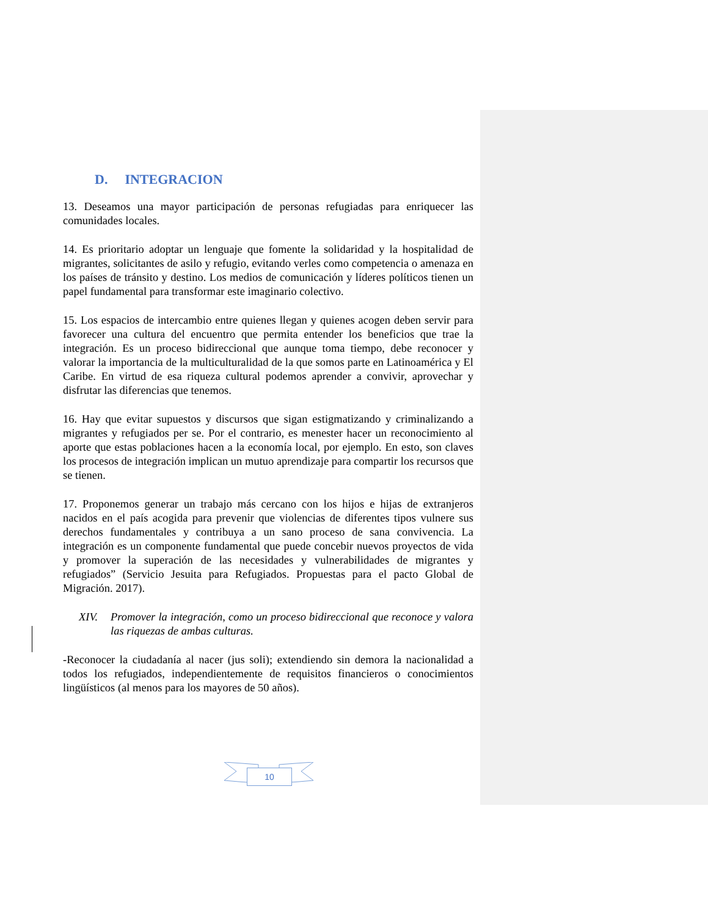D. INTEGRACION
13. Deseamos una mayor participación de personas refugiadas para enriquecer las comunidades locales.
14. Es prioritario adoptar un lenguaje que fomente la solidaridad y la hospitalidad de migrantes, solicitantes de asilo y refugio, evitando verles como competencia o amenaza en los países de tránsito y destino. Los medios de comunicación y líderes políticos tienen un papel fundamental para transformar este imaginario colectivo.
15. Los espacios de intercambio entre quienes llegan y quienes acogen deben servir para favorecer una cultura del encuentro que permita entender los beneficios que trae la integración. Es un proceso bidireccional que aunque toma tiempo, debe reconocer y valorar la importancia de la multiculturalidad de la que somos parte en Latinoamérica y El Caribe. En virtud de esa riqueza cultural podemos aprender a convivir, aprovechar y disfrutar las diferencias que tenemos.
16. Hay que evitar supuestos y discursos que sigan estigmatizando y criminalizando a migrantes y refugiados per se. Por el contrario, es menester hacer un reconocimiento al aporte que estas poblaciones hacen a la economía local, por ejemplo. En esto, son claves los procesos de integración implican un mutuo aprendizaje para compartir los recursos que se tienen.
17. Proponemos generar un trabajo más cercano con los hijos e hijas de extranjeros nacidos en el país acogida para prevenir que violencias de diferentes tipos vulnere sus derechos fundamentales y contribuya a un sano proceso de sana convivencia. La integración es un componente fundamental que puede concebir nuevos proyectos de vida y promover la superación de las necesidades y vulnerabilidades de migrantes y refugiados” (Servicio Jesuita para Refugiados. Propuestas para el pacto Global de Migración. 2017).
XIV. Promover la integración, como un proceso bidireccional que reconoce y valora las riquezas de ambas culturas.
-Reconocer la ciudadanía al nacer (jus soli); extendiendo sin demora la nacionalidad a todos los refugiados, independientemente de requisitos financieros o conocimientos lingüísticos (al menos para los mayores de 50 años).
10